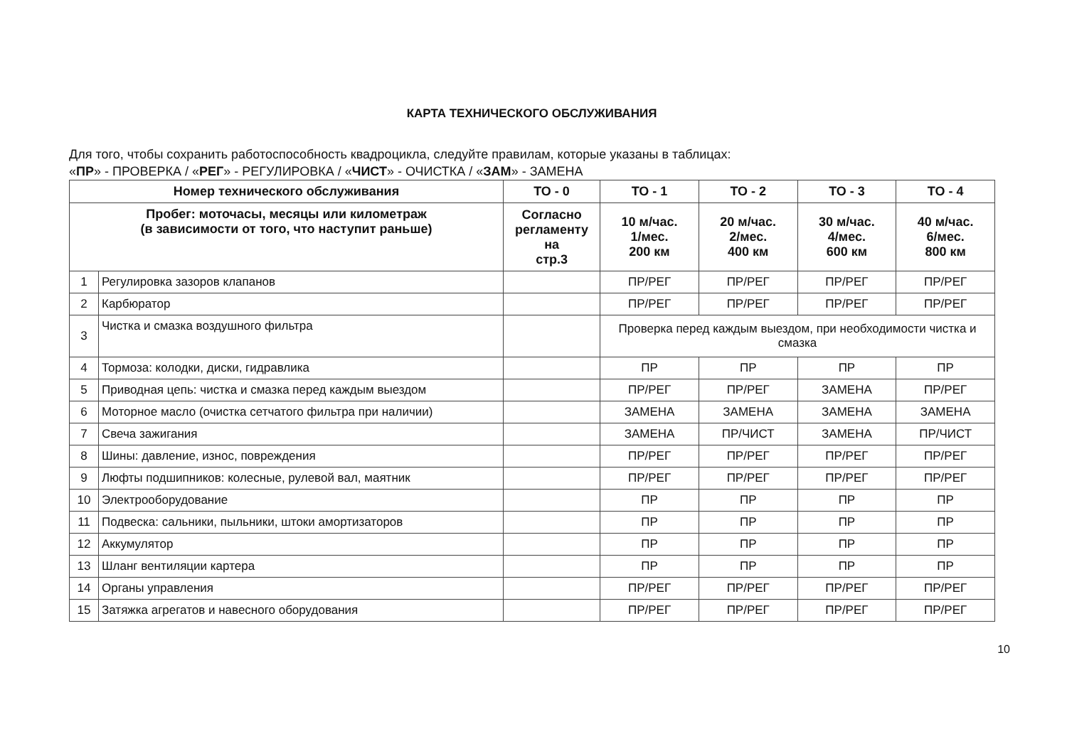КАРТА ТЕХНИЧЕСКОГО ОБСЛУЖИВАНИЯ
Для того, чтобы сохранить работоспособность квадроцикла, следуйте правилам, которые указаны в таблицах:
«ПР» - ПРОВЕРКА / «РЕГ» - РЕГУЛИРОВКА / «ЧИСТ» - ОЧИСТКА / «ЗАМ» - ЗАМЕНА
| Номер технического обслуживания | | ТО - 0 | ТО - 1 | ТО - 2 | ТО - 3 | ТО - 4 |
| --- | --- | --- | --- | --- | --- | --- |
| Пробег: моточасы, месяцы или километраж (в зависимости от того, что наступит раньше) | | Согласно регламенту на стр.3 | 10 м/час. 1/мес. 200 км | 20 м/час. 2/мес. 400 км | 30 м/час. 4/мес. 600 км | 40 м/час. 6/мес. 800 км |
| 1 | Регулировка зазоров клапанов | | ПР/РЕГ | ПР/РЕГ | ПР/РЕГ | ПР/РЕГ |
| 2 | Карбюратор | | ПР/РЕГ | ПР/РЕГ | ПР/РЕГ | ПР/РЕГ |
| 3 | Чистка и смазка воздушного фильтра | | Проверка перед каждым выездом, при необходимости чистка и смазка | | | |
| 4 | Тормоза: колодки, диски, гидравлика | | ПР | ПР | ПР | ПР |
| 5 | Приводная цепь: чистка и смазка перед каждым выездом | | ПР/РЕГ | ПР/РЕГ | ЗАМЕНА | ПР/РЕГ |
| 6 | Моторное масло (очистка сетчатого фильтра при наличии) | | ЗАМЕНА | ЗАМЕНА | ЗАМЕНА | ЗАМЕНА |
| 7 | Свеча зажигания | | ЗАМЕНА | ПР/ЧИСТ | ЗАМЕНА | ПР/ЧИСТ |
| 8 | Шины: давление, износ, повреждения | | ПР/РЕГ | ПР/РЕГ | ПР/РЕГ | ПР/РЕГ |
| 9 | Люфты подшипников: колесные, рулевой вал, маятник | | ПР/РЕГ | ПР/РЕГ | ПР/РЕГ | ПР/РЕГ |
| 10 | Электрооборудование | | ПР | ПР | ПР | ПР |
| 11 | Подвеска: сальники, пыльники, штоки амортизаторов | | ПР | ПР | ПР | ПР |
| 12 | Аккумулятор | | ПР | ПР | ПР | ПР |
| 13 | Шланг вентиляции картера | | ПР | ПР | ПР | ПР |
| 14 | Органы управления | | ПР/РЕГ | ПР/РЕГ | ПР/РЕГ | ПР/РЕГ |
| 15 | Затяжка агрегатов и навесного оборудования | | ПР/РЕГ | ПР/РЕГ | ПР/РЕГ | ПР/РЕГ |
10